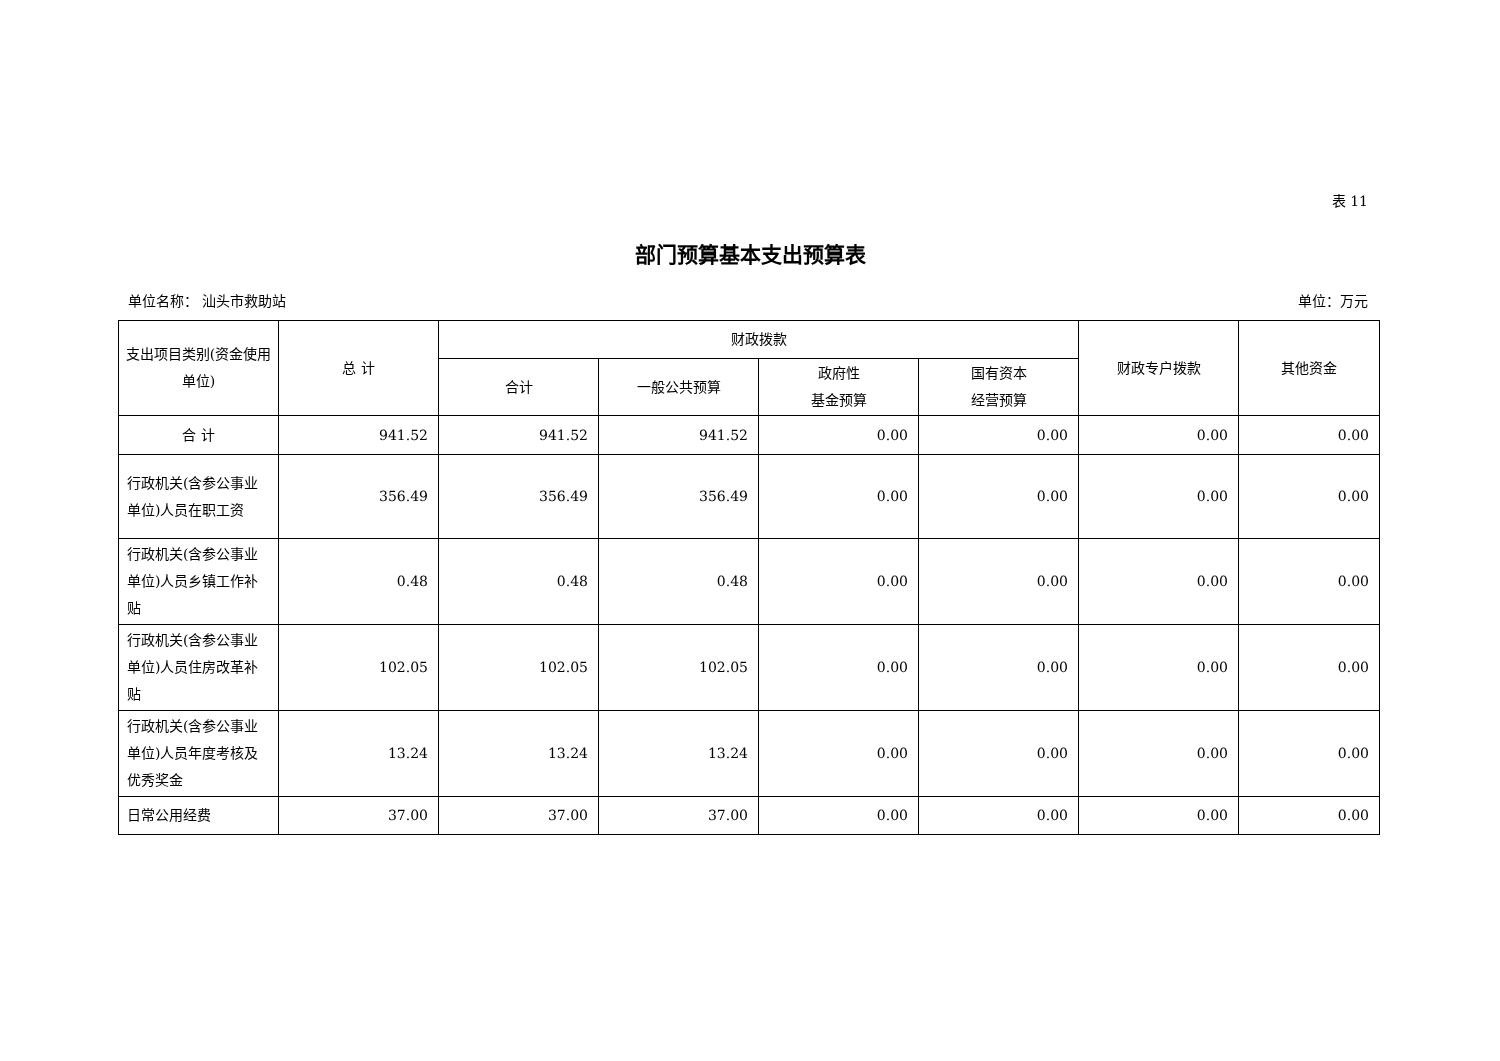表 11
部门预算基本支出预算表
单位名称： 汕头市救助站 单位：万元
| 支出项目类别(资金使用单位) | 总 计 | 财政拨款 | | | | 财政专户拨款 | 其他资金 |
| --- | --- | --- | --- | --- | --- | --- | --- |
| | | 合计 | 一般公共预算 | 政府性 基金预算 | 国有资本 经营预算 | | |
| 合 计 | 941.52 | 941.52 | 941.52 | 0.00 | 0.00 | 0.00 | 0.00 |
| 行政机关(含参公事业单位)人员在职工资 | 356.49 | 356.49 | 356.49 | 0.00 | 0.00 | 0.00 | 0.00 |
| 行政机关(含参公事业单位)人员乡镇工作补贴 | 0.48 | 0.48 | 0.48 | 0.00 | 0.00 | 0.00 | 0.00 |
| 行政机关(含参公事业单位)人员住房改革补贴 | 102.05 | 102.05 | 102.05 | 0.00 | 0.00 | 0.00 | 0.00 |
| 行政机关(含参公事业单位)人员年度考核及优秀奖金 | 13.24 | 13.24 | 13.24 | 0.00 | 0.00 | 0.00 | 0.00 |
| 日常公用经费 | 37.00 | 37.00 | 37.00 | 0.00 | 0.00 | 0.00 | 0.00 |